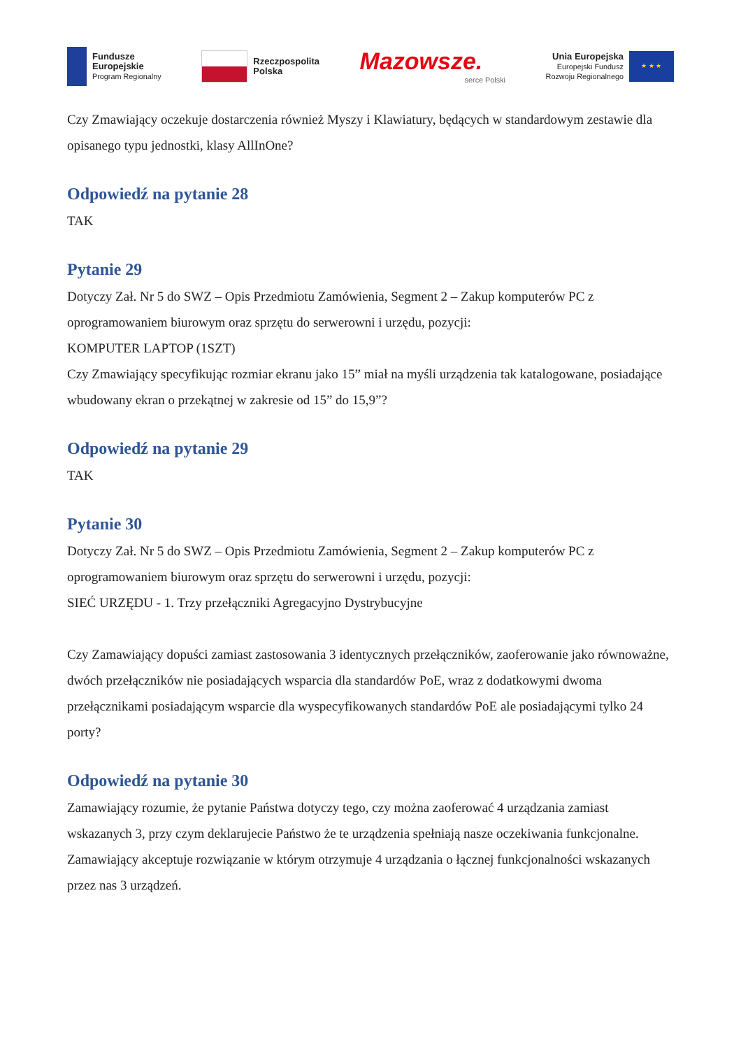Fundusze
Europejskie
Program Regionalny
Rzeczpospolita
Polska
Mazowsze.
serce Polski
Unia Europejska
Europejski Fundusz
Rozwoju Regionalnego
★ ★ ★
Czy Zmawiający oczekuje dostarczenia również Myszy i Klawiatury, będących w standardowym zestawie dla opisanego typu jednostki, klasy AllInOne?
Odpowiedź na pytanie 28
TAK
Pytanie 29
Dotyczy Zał. Nr 5 do SWZ – Opis Przedmiotu Zamówienia, Segment 2 – Zakup komputerów PC z oprogramowaniem biurowym oraz sprzętu do serwerowni i urzędu, pozycji:
KOMPUTER LAPTOP (1SZT)
Czy Zmawiający specyfikując rozmiar ekranu jako 15” miał na myśli urządzenia tak katalogowane, posiadające wbudowany ekran o przekątnej w zakresie od 15” do 15,9”?
Odpowiedź na pytanie 29
TAK
Pytanie 30
Dotyczy Zał. Nr 5 do SWZ – Opis Przedmiotu Zamówienia, Segment 2 – Zakup komputerów PC z oprogramowaniem biurowym oraz sprzętu do serwerowni i urzędu, pozycji:
SIEĆ URZĘDU - 1. Trzy przełączniki Agregacyjno Dystrybucyjne
Czy Zamawiający dopuści zamiast zastosowania 3 identycznych przełączników, zaoferowanie jako równoważne, dwóch przełączników nie posiadających wsparcia dla standardów PoE, wraz z dodatkowymi dwoma przełącznikami posiadającym wsparcie dla wyspecyfikowanych standardów PoE ale posiadającymi tylko 24 porty?
Odpowiedź na pytanie 30
Zamawiający rozumie, że pytanie Państwa dotyczy tego, czy można zaoferować 4 urządzania zamiast wskazanych 3, przy czym deklarujecie Państwo że te urządzenia spełniają nasze oczekiwania funkcjonalne.
Zamawiający akceptuje rozwiązanie w którym otrzymuje 4 urządzania o łącznej funkcjonalności wskazanych przez nas 3 urządzeń.